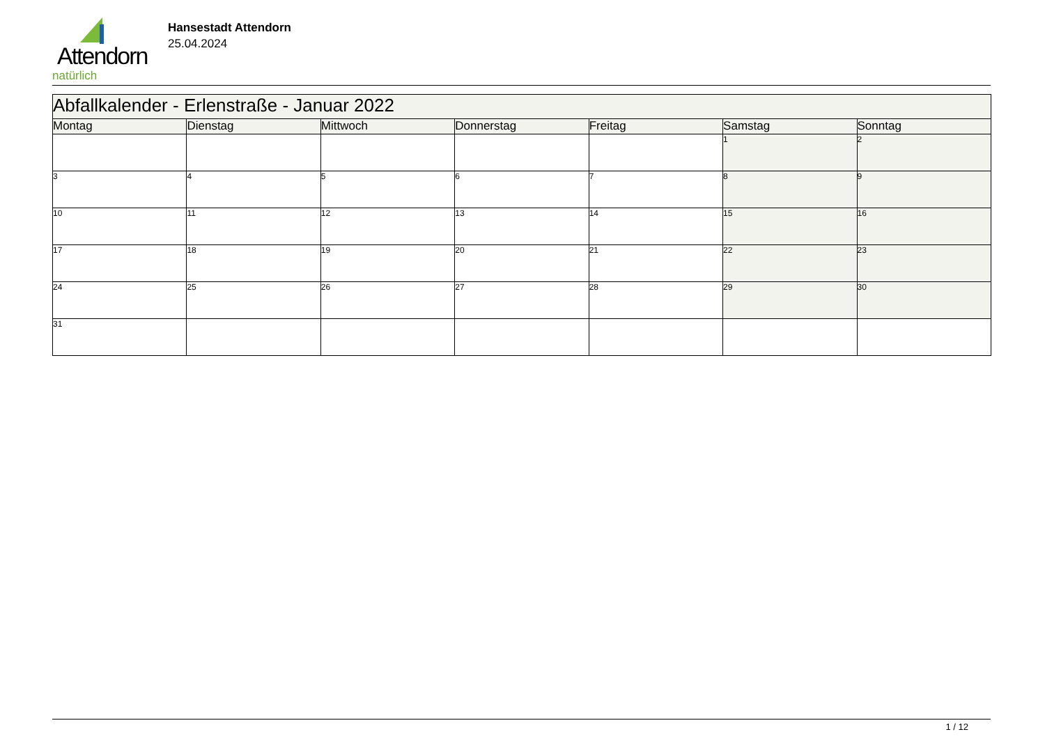Attendorn
natürlich
Hansestadt Attendorn
25.04.2024
| Abfallkalender - Erlenstraße - Januar 2022 | | | | | | |
| --- | --- | --- | --- | --- | --- | --- |
| Montag | Dienstag | Mittwoch | Donnerstag | Freitag | Samstag | Sonntag |
| | | | | | 1 | 2 |
| 3 | 4 | 5 | 6 | 7 | 8 | 9 |
| 10 | 11 | 12 | 13 | 14 | 15 | 16 |
| 17 | 18 | 19 | 20 | 21 | 22 | 23 |
| 24 | 25 | 26 | 27 | 28 | 29 | 30 |
| 31 | | | | | | |
1 / 12